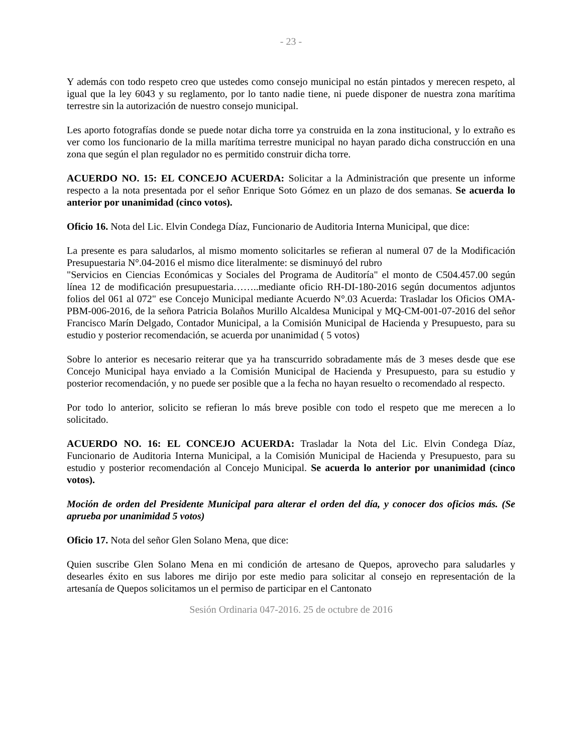- 23 -
Y además con todo respeto creo que ustedes como consejo municipal no están pintados y merecen respeto, al igual que la ley 6043 y su reglamento, por lo tanto nadie tiene, ni puede disponer de nuestra zona marítima terrestre sin la autorización de nuestro consejo municipal.
Les aporto fotografías donde se puede notar dicha torre ya construida en la zona institucional, y lo extraño es ver como los funcionario de la milla marítima terrestre municipal no hayan parado dicha construcción en una zona que según el plan regulador no es permitido construir dicha torre.
ACUERDO NO. 15: EL CONCEJO ACUERDA: Solicitar a la Administración que presente un informe respecto a la nota presentada por el señor Enrique Soto Gómez en un plazo de dos semanas. Se acuerda lo anterior por unanimidad (cinco votos).
Oficio 16. Nota del Lic. Elvin Condega Díaz, Funcionario de Auditoria Interna Municipal, que dice:
La presente es para saludarlos, al mismo momento solicitarles se refieran al numeral 07 de la Modificación Presupuestaria N°.04-2016 el mismo dice literalmente: se disminuyó del rubro
"Servicios en Ciencias Económicas y Sociales del Programa de Auditoría" el monto de C504.457.00 según línea 12 de modificación presupuestaria……..mediante oficio RH-DI-180-2016 según documentos adjuntos folios del 061 al 072" ese Concejo Municipal mediante Acuerdo N°.03 Acuerda: Trasladar los Oficios OMA-PBM-006-2016, de la señora Patricia Bolaños Murillo Alcaldesa Municipal y MQ-CM-001-07-2016 del señor Francisco Marín Delgado, Contador Municipal, a la Comisión Municipal de Hacienda y Presupuesto, para su estudio y posterior recomendación, se acuerda por unanimidad ( 5 votos)
Sobre lo anterior es necesario reiterar que ya ha transcurrido sobradamente más de 3 meses desde que ese Concejo Municipal haya enviado a la Comisión Municipal de Hacienda y Presupuesto, para su estudio y posterior recomendación, y no puede ser posible que a la fecha no hayan resuelto o recomendado al respecto.
Por todo lo anterior, solicito se refieran lo más breve posible con todo el respeto que me merecen a lo solicitado.
ACUERDO NO. 16: EL CONCEJO ACUERDA: Trasladar la Nota del Lic. Elvin Condega Díaz, Funcionario de Auditoria Interna Municipal, a la Comisión Municipal de Hacienda y Presupuesto, para su estudio y posterior recomendación al Concejo Municipal. Se acuerda lo anterior por unanimidad (cinco votos).
Moción de orden del Presidente Municipal para alterar el orden del día, y conocer dos oficios más. (Se aprueba por unanimidad 5 votos)
Oficio 17. Nota del señor Glen Solano Mena, que dice:
Quien suscribe Glen Solano Mena en mi condición de artesano de Quepos, aprovecho para saludarles y desearles éxito en sus labores me dirijo por este medio para solicitar al consejo en representación de la artesanía de Quepos solicitamos un el permiso de participar en el Cantonato
Sesión Ordinaria 047-2016. 25 de octubre de 2016